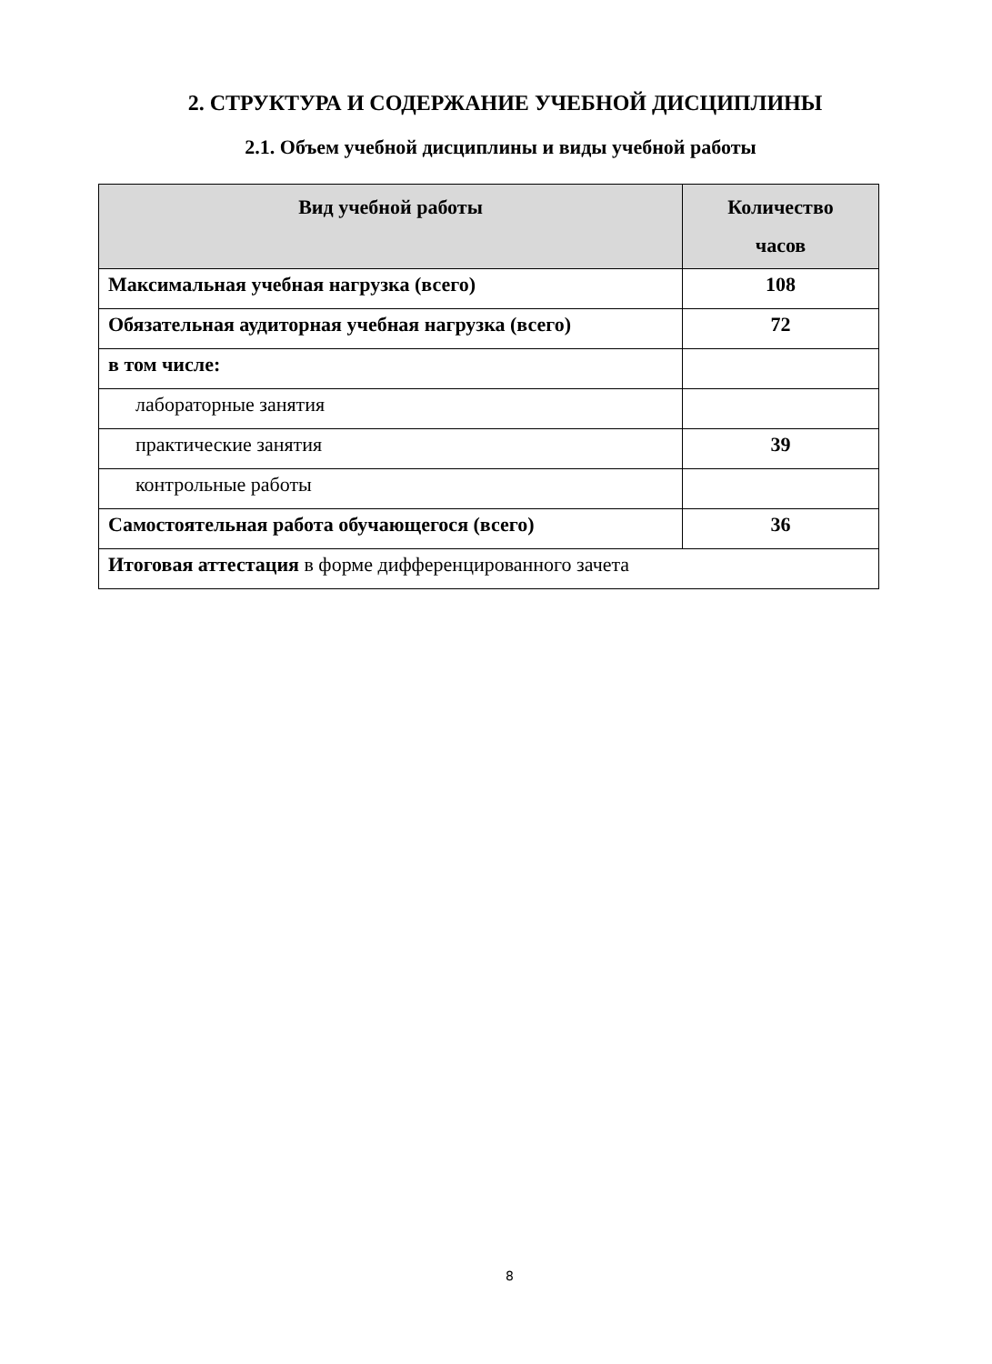2. СТРУКТУРА И СОДЕРЖАНИЕ УЧЕБНОЙ ДИСЦИПЛИНЫ
2.1. Объем учебной дисциплины и виды учебной работы
| Вид учебной работы | Количество часов |
| --- | --- |
| Максимальная учебная нагрузка (всего) | 108 |
| Обязательная аудиторная учебная нагрузка (всего) | 72 |
| в том числе: | |
| лабораторные занятия | |
| практические занятия | 39 |
| контрольные работы | |
| Самостоятельная работа обучающегося (всего) | 36 |
| Итоговая аттестация в форме дифференцированного зачета | |
8